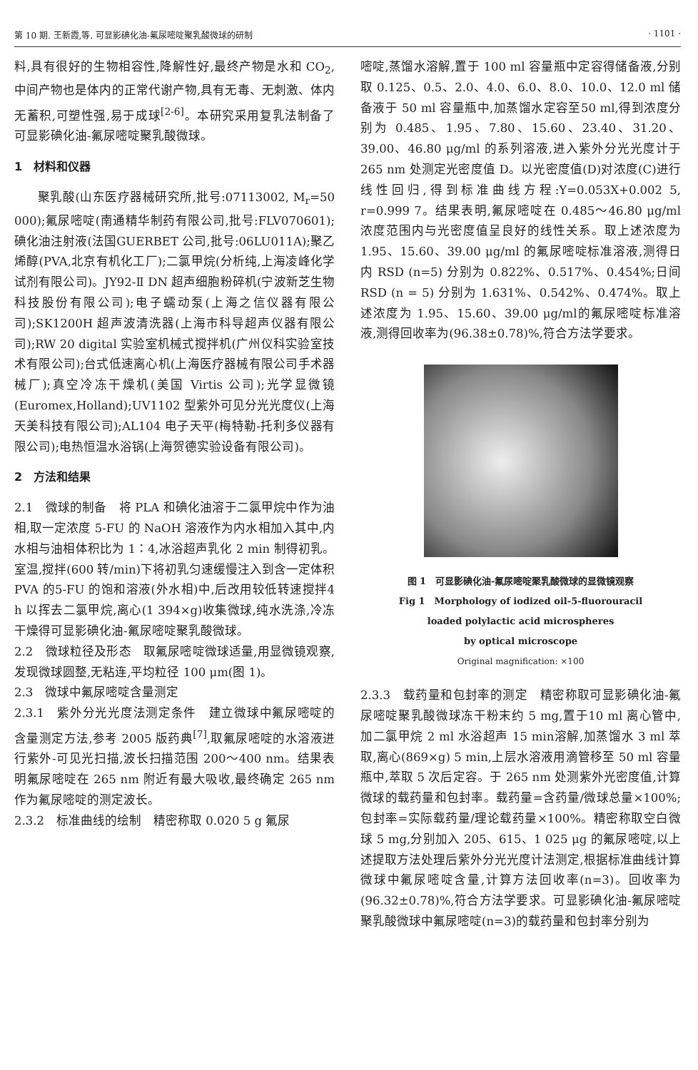第 10 期. 王新霞,等. 可显影碘化油-氟尿嘧啶聚乳酸微球的研制 · 1101 ·
料,具有很好的生物相容性,降解性好,最终产物是水和 CO<sub>2</sub>,中间产物也是体内的正常代谢产物,具有无毒、无刺激、体内无蓄积,可塑性强,易于成球<sup>[2-6]</sup>。本研究采用复乳法制备了可显影碘化油-氟尿嘧啶聚乳酸微球。
1　材料和仪器
聚乳酸(山东医疗器械研究所,批号:07113002, M<sub>r</sub>=50 000);氟尿嘧啶(南通精华制药有限公司,批号:FLV070601);碘化油注射液(法国GUERBET 公司,批号:06LU011A);聚乙烯醇(PVA,北京有机化工厂);二氯甲烷(分析纯,上海凌峰化学试剂有限公司)。JY92-Ⅱ DN 超声细胞粉碎机(宁波新芝生物科技股份有限公司);电子蠕动泵(上海之信仪器有限公司);SK1200H 超声波清洗器(上海市科导超声仪器有限公司);RW 20 digital 实验室机械式搅拌机(广州仪科实验室技术有限公司);台式低速离心机(上海医疗器械有限公司手术器械厂);真空冷冻干燥机(美国 Virtis 公司);光学显微镜(Euromex,Holland);UV1102 型紫外可见分光光度仪(上海天美科技有限公司);AL104 电子天平(梅特勒-托利多仪器有限公司);电热恒温水浴锅(上海贺德实验设备有限公司)。
2　方法和结果
2.1　微球的制备　将 PLA 和碘化油溶于二氯甲烷中作为油相,取一定浓度 5-FU 的 NaOH 溶液作为内水相加入其中,内水相与油相体积比为 1∶4,冰浴超声乳化 2 min 制得初乳。室温,搅拌(600 转/min)下将初乳匀速缓慢注入到含一定体积 PVA 的5-FU 的饱和溶液(外水相)中,后改用较低转速搅拌4 h 以挥去二氯甲烷,离心(1 394×g)收集微球,纯水洗涤,冷冻干燥得可显影碘化油-氟尿嘧啶聚乳酸微球。
2.2　微球粒径及形态　取氟尿嘧啶微球适量,用显微镜观察,发现微球圆整,无粘连,平均粒径 100 μm(图 1)。
2.3　微球中氟尿嘧啶含量测定
2.3.1　紫外分光光度法测定条件　建立微球中氟尿嘧啶的含量测定方法,参考 2005 版药典<sup>[7]</sup>,取氟尿嘧啶的水溶液进行紫外-可见光扫描,波长扫描范围 200～400 nm。结果表明氟尿嘧啶在 265 nm 附近有最大吸收,最终确定 265 nm 作为氟尿嘧啶的测定波长。
2.3.2　标准曲线的绘制　精密称取 0.020 5 g 氟尿
嘧啶,蒸馏水溶解,置于 100 ml 容量瓶中定容得储备液,分别取 0.125、0.5、2.0、4.0、6.0、8.0、10.0、12.0 ml 储备液于 50 ml 容量瓶中,加蒸馏水定容至50 ml,得到浓度分别为 0.485、1.95、7.80、15.60、23.40、31.20、39.00、46.80 μg/ml 的系列溶液,进入紫外分光光度计于 265 nm 处测定光密度值 D。以光密度值(D)对浓度(C)进行线性回归,得到标准曲线方程:Y=0.053X+0.002 5, r=0.999 7。结果表明,氟尿嘧啶在 0.485～46.80 μg/ml 浓度范围内与光密度值呈良好的线性关系。取上述浓度为1.95、15.60、39.00 μg/ml 的氟尿嘧啶标准溶液,测得日内 RSD (n=5) 分别为 0.822%、0.517%、0.454%;日间 RSD (n = 5) 分别为 1.631%、0.542%、0.474%。取上述浓度为 1.95、15.60、39.00 μg/ml的氟尿嘧啶标准溶液,测得回收率为(96.38±0.78)%,符合方法学要求。
图 1　可显影碘化油-氟尿嘧啶聚乳酸微球的显微镜观察
Fig 1　Morphology of iodized oil-5-fluorouracil
loaded polylactic acid microspheres
by optical microscope
Original magnification: ×100
2.3.3　载药量和包封率的测定　精密称取可显影碘化油-氟尿嘧啶聚乳酸微球冻干粉末约 5 mg,置于10 ml 离心管中,加二氯甲烷 2 ml 水浴超声 15 min溶解,加蒸馏水 3 ml 萃取,离心(869×g) 5 min,上层水溶液用滴管移至 50 ml 容量瓶中,萃取 5 次后定容。于 265 nm 处测紫外光密度值,计算微球的载药量和包封率。载药量=含药量/微球总量×100%;包封率=实际载药量/理论载药量×100%。精密称取空白微球 5 mg,分别加入 205、615、1 025 μg 的氟尿嘧啶,以上述提取方法处理后紫外分光光度计法测定,根据标准曲线计算微球中氟尿嘧啶含量,计算方法回收率(n=3)。回收率为(96.32±0.78)%,符合方法学要求。可显影碘化油-氟尿嘧啶聚乳酸微球中氟尿嘧啶(n=3)的载药量和包封率分别为